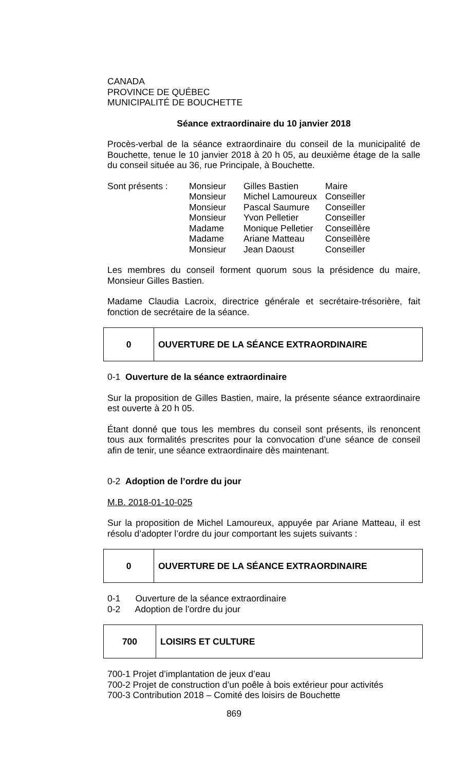CANADA
PROVINCE DE QUÉBEC
MUNICIPALITÉ DE BOUCHETTE
Séance extraordinaire du 10 janvier 2018
Procès-verbal de la séance extraordinaire du conseil de la municipalité de Bouchette, tenue le 10 janvier 2018 à 20 h 05, au deuxième étage de la salle du conseil située au 36, rue Principale, à Bouchette.
| Sont présents : | Monsieur | Gilles Bastien | Maire |
| | Monsieur | Michel Lamoureux | Conseiller |
| | Monsieur | Pascal Saumure | Conseiller |
| | Monsieur | Yvon Pelletier | Conseiller |
| | Madame | Monique Pelletier | Conseillère |
| | Madame | Ariane Matteau | Conseillère |
| | Monsieur | Jean Daoust | Conseiller |
Les membres du conseil forment quorum sous la présidence du maire, Monsieur Gilles Bastien.
Madame Claudia Lacroix, directrice générale et secrétaire-trésorière, fait fonction de secrétaire de la séance.
| 0 | OUVERTURE DE LA SÉANCE EXTRAORDINAIRE |
0-1 Ouverture de la séance extraordinaire
Sur la proposition de Gilles Bastien, maire, la présente séance extraordinaire est ouverte à 20 h 05.
Étant donné que tous les membres du conseil sont présents, ils renoncent tous aux formalités prescrites pour la convocation d’une séance de conseil afin de tenir, une séance extraordinaire dès maintenant.
0-2 Adoption de l’ordre du jour
M.B. 2018-01-10-025
Sur la proposition de Michel Lamoureux, appuyée par Ariane Matteau, il est résolu d’adopter l’ordre du jour comportant les sujets suivants :
| 0 | OUVERTURE DE LA SÉANCE EXTRAORDINAIRE |
0-1 Ouverture de la séance extraordinaire
0-2 Adoption de l’ordre du jour
| 700 | LOISIRS ET CULTURE |
700-1 Projet d’implantation de jeux d’eau
700-2 Projet de construction d’un poêle à bois extérieur pour activités
700-3 Contribution 2018 – Comité des loisirs de Bouchette
869